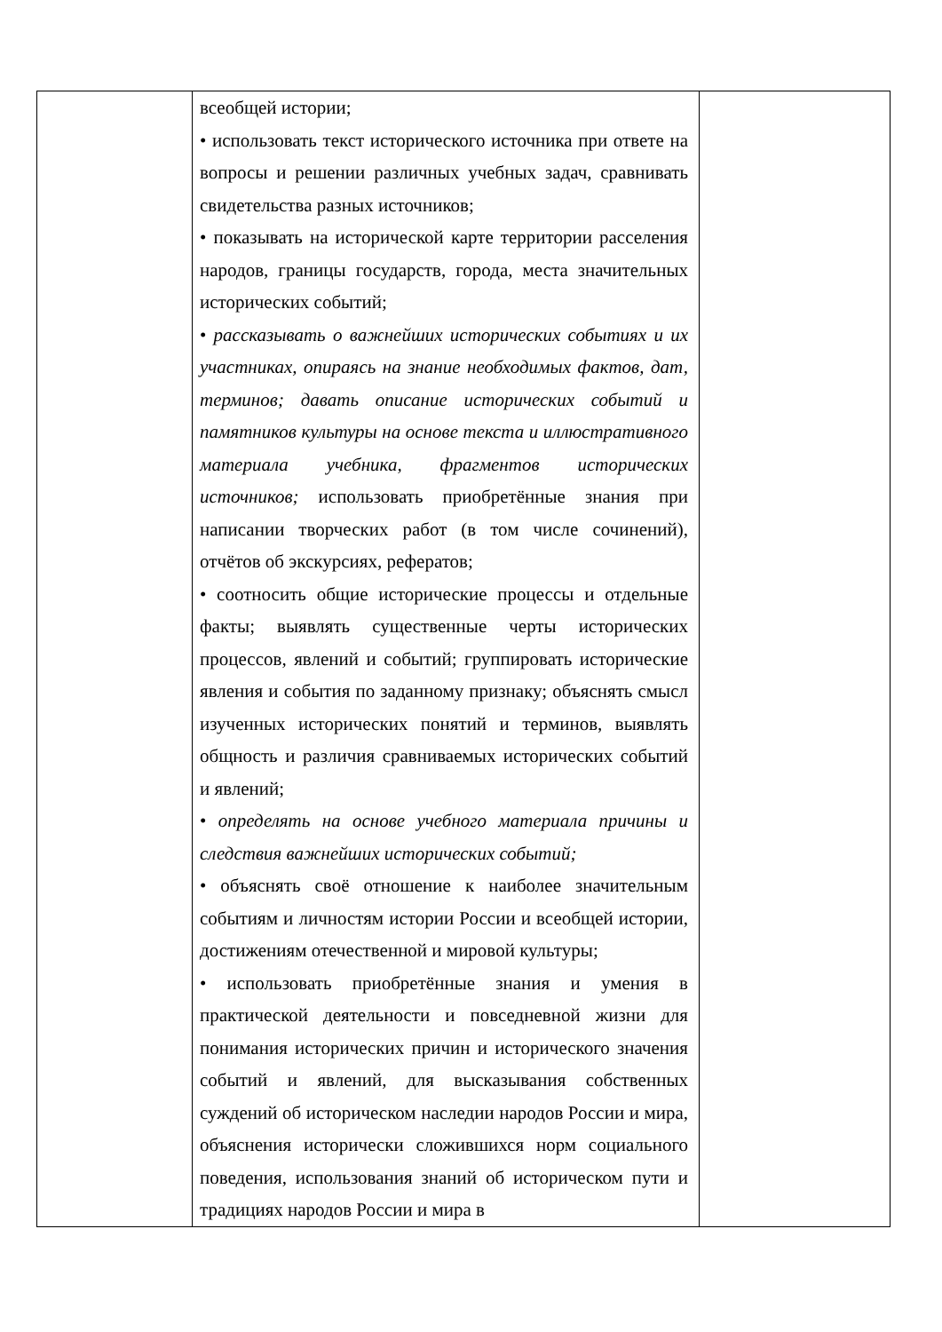| | всеобщей истории; • использовать текст исторического источника при ответе на вопросы и решении различных учебных задач, сравнивать свидетельства разных источников; • показывать на исторической карте территории расселения народов, границы государств, города, места значительных исторических событий; • рассказывать о важнейших исторических событиях и их участниках, опираясь на знание необходимых фактов, дат, терминов; давать описание исторических событий и памятников культуры на основе текста и иллюстративного материала учебника, фрагментов исторических источников; использовать приобретённые знания при написании творческих работ (в том числе сочинений), отчётов об экскурсиях, рефератов; • соотносить общие исторические процессы и отдельные факты; выявлять существенные черты исторических процессов, явлений и событий; группировать исторические явления и события по заданному признаку; объяснять смысл изученных исторических понятий и терминов, выявлять общность и различия сравниваемых исторических событий и явлений; • определять на основе учебного материала причины и следствия важнейших исторических событий; • объяснять своё отношение к наиболее значительным событиям и личностям истории России и всеобщей истории, достижениям отечественной и мировой культуры; • использовать приобретённые знания и умения в практической деятельности и повседневной жизни для понимания исторических причин и исторического значения событий и явлений, для высказывания собственных суждений об историческом наследии народов России и мира, объяснения исторически сложившихся норм социального поведения, использования знаний об историческом пути и традициях народов России и мира в | |